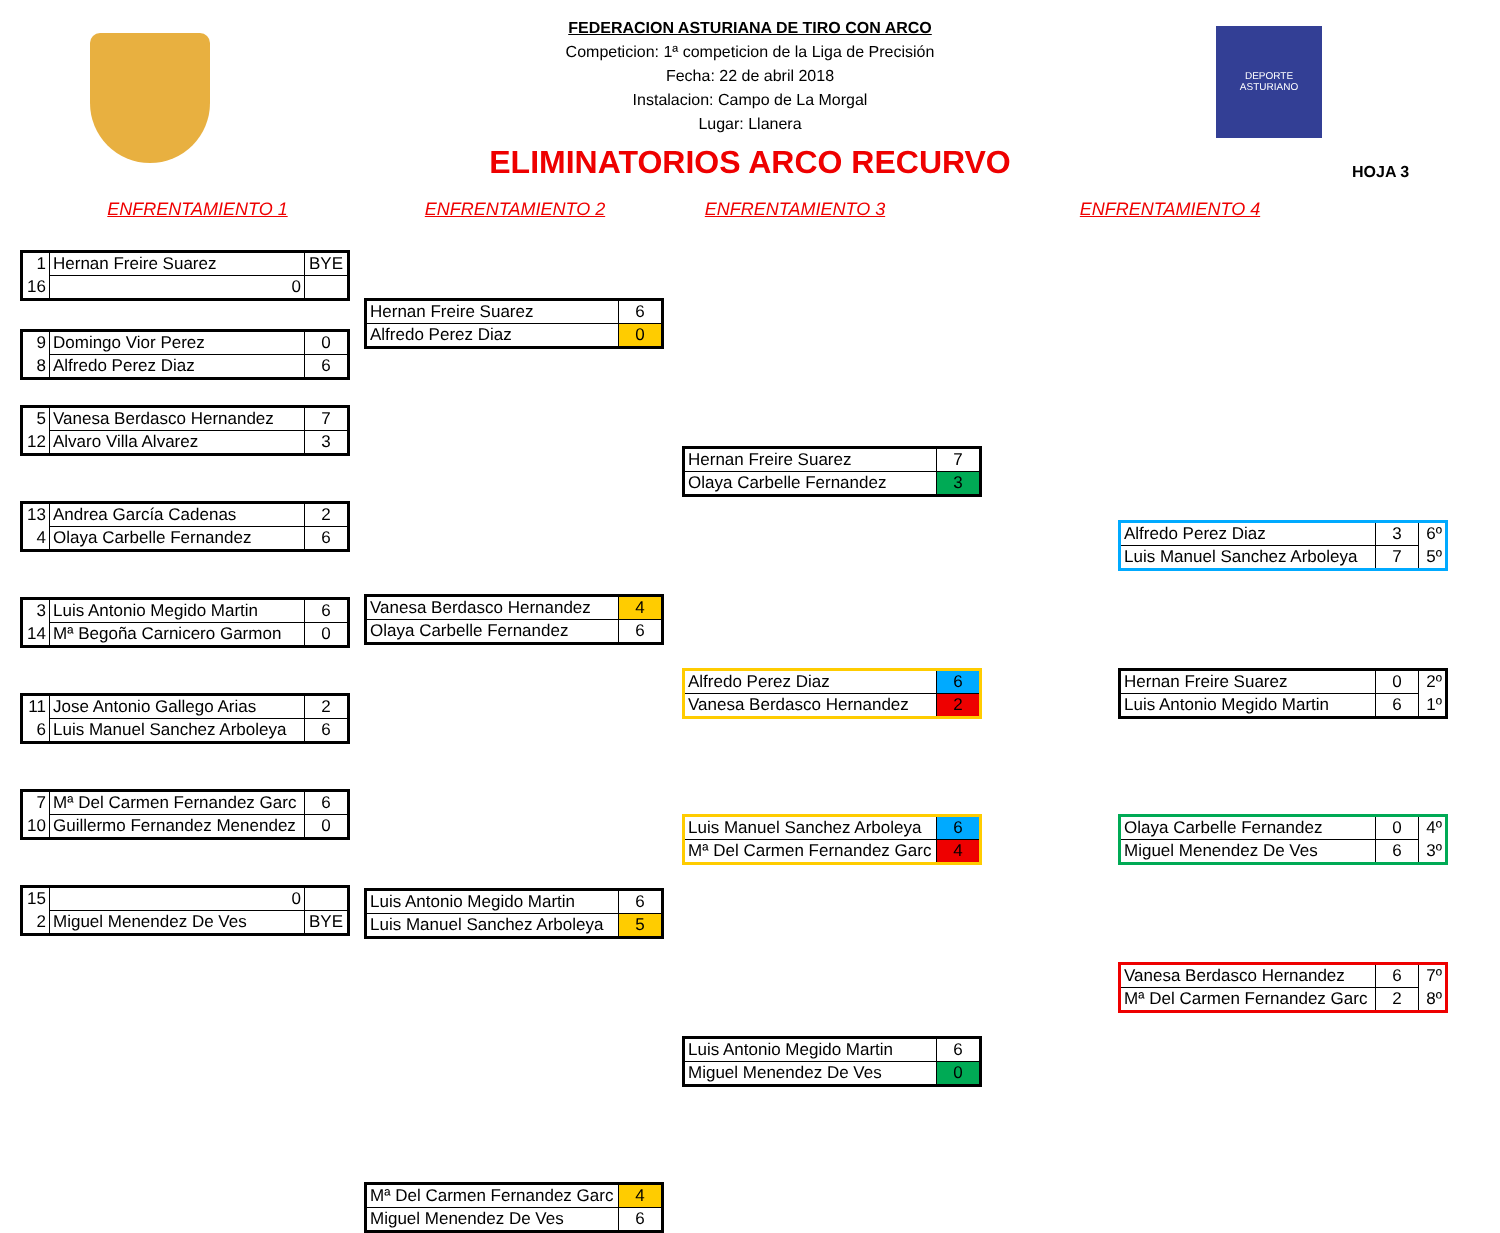DEPORTE
ASTURIANO
FEDERACION ASTURIANA DE TIRO CON ARCO
Competicion: 1ª competicion de la Liga de Precisión
Fecha: 22 de abril 2018
Instalacion: Campo de La Morgal
Lugar: Llanera
ELIMINATORIOS ARCO RECURVO
HOJA 3
ENFRENTAMIENTO 1 ENFRENTAMIENTO 2 ENFRENTAMIENTO 3 ENFRENTAMIENTO 4
| 1 | Hernan Freire Suarez | BYE |
| 16 | 0 | |
| 9 | Domingo Vior Perez | 0 |
| 8 | Alfredo Perez Diaz | 6 |
| 5 | Vanesa Berdasco Hernandez | 7 |
| 12 | Alvaro Villa Alvarez | 3 |
| 13 | Andrea García Cadenas | 2 |
| 4 | Olaya Carbelle Fernandez | 6 |
| 3 | Luis Antonio Megido Martin | 6 |
| 14 | Mª Begoña Carnicero Garmon | 0 |
| 11 | Jose Antonio Gallego Arias | 2 |
| 6 | Luis Manuel Sanchez Arboleya | 6 |
| 7 | Mª Del Carmen Fernandez Garc | 6 |
| 10 | Guillermo Fernandez Menendez | 0 |
| 15 | 0 | |
| 2 | Miguel Menendez De Ves | BYE |
| Hernan Freire Suarez | 6 |
| Alfredo Perez Diaz | 0 |
| Vanesa Berdasco Hernandez | 4 |
| Olaya Carbelle Fernandez | 6 |
| Luis Antonio Megido Martin | 6 |
| Luis Manuel Sanchez Arboleya | 5 |
| Mª Del Carmen Fernandez Garc | 4 |
| Miguel Menendez De Ves | 6 |
| Hernan Freire Suarez | 7 |
| Olaya Carbelle Fernandez | 3 |
| Alfredo Perez Diaz | 6 |
| Vanesa Berdasco Hernandez | 2 |
| Luis Manuel Sanchez Arboleya | 6 |
| Mª Del Carmen Fernandez Garc | 4 |
| Luis Antonio Megido Martin | 6 |
| Miguel Menendez De Ves | 0 |
| Alfredo Perez Diaz | 3 | 6º |
| Luis Manuel Sanchez Arboleya | 7 | 5º |
| Hernan Freire Suarez | 0 | 2º |
| Luis Antonio Megido Martin | 6 | 1º |
| Olaya Carbelle Fernandez | 0 | 4º |
| Miguel Menendez De Ves | 6 | 3º |
| Vanesa Berdasco Hernandez | 6 | 7º |
| Mª Del Carmen Fernandez Garc | 2 | 8º |